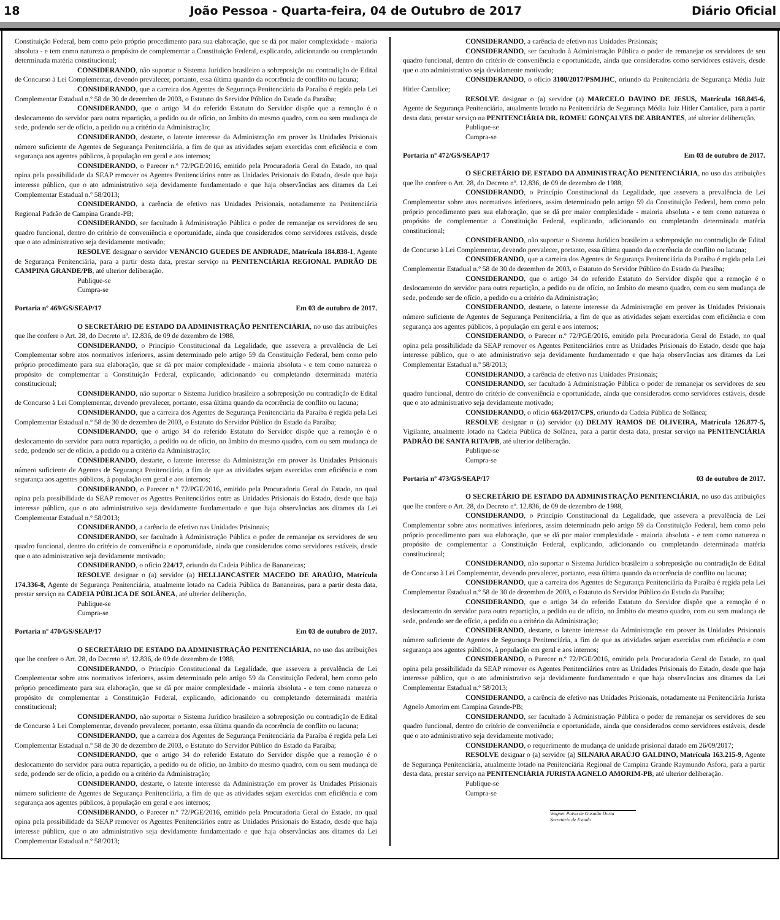18 João Pessoa - Quarta-feira, 04 de Outubro de 2017 Diário Oficial
Constituição Federal, bem como pelo próprio procedimento para sua elaboração, que se dá por maior complexidade - maioria absoluta - e tem como natureza o propósito de complementar a Constituição Federal, explicando, adicionando ou completando determinada matéria constitucional;
CONSIDERANDO, não suportar o Sistema Jurídico brasileiro a sobreposição ou contradição de Edital de Concurso à Lei Complementar, devendo prevalecer, portanto, essa última quando da ocorrência de conflito ou lacuna;
CONSIDERANDO, que a carreira dos Agentes de Segurança Penitenciária da Paraíba é regida pela Lei Complementar Estadual n.º 58 de 30 de dezembro de 2003, o Estatuto do Servidor Público do Estado da Paraíba;
CONSIDERANDO, que o artigo 34 do referido Estatuto do Servidor dispõe que a remoção é o deslocamento do servidor para outra repartição, a pedido ou de ofício, no âmbito do mesmo quadro, com ou sem mudança de sede, podendo ser de ofício, a pedido ou a critério da Administração;
CONSIDERANDO, destarte, o latente interesse da Administração em prover às Unidades Prisionais número suficiente de Agentes de Segurança Penitenciária, a fim de que as atividades sejam exercidas com eficiência e com segurança aos agentes públicos, à população em geral e aos internos;
CONSIDERANDO, o Parecer n.º 72/PGE/2016, emitido pela Procuradoria Geral do Estado, no qual opina pela possibilidade da SEAP remover os Agentes Penitenciários entre as Unidades Prisionais do Estado, desde que haja interesse público, que o ato administrativo seja devidamente fundamentado e que haja observâncias aos ditames da Lei Complementar Estadual n.º 58/2013;
CONSIDERANDO, a carência de efetivo nas Unidades Prisionais, notadamente na Penitenciária Regional Padrão de Campina Grande-PB;
CONSIDERANDO, ser facultado à Administração Pública o poder de remanejar os servidores de seu quadro funcional, dentro do critério de conveniência e oportunidade, ainda que considerados como servidores estáveis, desde que o ato administrativo seja devidamente motivado;
RESOLVE designar o servidor VENÂNCIO GUEDES DE ANDRADE, Matrícula 184.838-1, Agente de Segurança Penitenciária, para a partir desta data, prestar serviço na PENITENCIÁRIA REGIONAL PADRÃO DE CAMPINA GRANDE/PB, até ulterior deliberação.
Publique-se
Cumpra-se
Portaria nº 469/GS/SEAP/17 Em 03 de outubro de 2017.
O SECRETÁRIO DE ESTADO DA ADMINISTRAÇÃO PENITENCIÁRIA, no uso das atribuições que lhe confere o Art. 28, do Decreto nº. 12.836, de 09 de dezembro de 1988,
CONSIDERANDO, o Princípio Constitucional da Legalidade, que assevera a prevalência de Lei Complementar sobre atos normativos inferiores, assim determinado pelo artigo 59 da Constituição Federal, bem como pelo próprio procedimento para sua elaboração, que se dá por maior complexidade - maioria absoluta - e tem como natureza o propósito de complementar a Constituição Federal, explicando, adicionando ou completando determinada matéria constitucional;
CONSIDERANDO, não suportar o Sistema Jurídico brasileiro a sobreposição ou contradição de Edital de Concurso à Lei Complementar, devendo prevalecer, portanto, essa última quando da ocorrência de conflito ou lacuna;
CONSIDERANDO, que a carreira dos Agentes de Segurança Penitenciária da Paraíba é regida pela Lei Complementar Estadual n.º 58 de 30 de dezembro de 2003, o Estatuto do Servidor Público do Estado da Paraíba;
CONSIDERANDO, que o artigo 34 do referido Estatuto do Servidor dispõe que a remoção é o deslocamento do servidor para outra repartição, a pedido ou de ofício, no âmbito do mesmo quadro, com ou sem mudança de sede, podendo ser de ofício, a pedido ou a critério da Administração;
CONSIDERANDO, destarte, o latente interesse da Administração em prover às Unidades Prisionais número suficiente de Agentes de Segurança Penitenciária, a fim de que as atividades sejam exercidas com eficiência e com segurança aos agentes públicos, à população em geral e aos internos;
CONSIDERANDO, o Parecer n.º 72/PGE/2016, emitido pela Procuradoria Geral do Estado, no qual opina pela possibilidade da SEAP remover os Agentes Penitenciários entre as Unidades Prisionais do Estado, desde que haja interesse público, que o ato administrativo seja devidamente fundamentado e que haja observâncias aos ditames da Lei Complementar Estadual n.º 58/2013;
CONSIDERANDO, a carência de efetivo nas Unidades Prisionais;
CONSIDERANDO, ser facultado à Administração Pública o poder de remanejar os servidores de seu quadro funcional, dentro do critério de conveniência e oportunidade, ainda que considerados como servidores estáveis, desde que o ato administrativo seja devidamente motivado;
CONSIDERANDO, o ofício 224/17, oriundo da Cadeia Pública de Bananeiras;
RESOLVE designar o (a) servidor (a) HELLIANCASTER MACEDO DE ARAÚJO, Matrícula 174.336-8, Agente de Segurança Penitenciária, atualmente lotado na Cadeia Pública de Bananeiras, para a partir desta data, prestar serviço na CADEIA PÚBLICA DE SOLÂNEA, até ulterior deliberação.
Publique-se
Cumpra-se
Portaria nº 470/GS/SEAP/17 Em 03 de outubro de 2017.
O SECRETÁRIO DE ESTADO DA ADMINISTRAÇÃO PENITENCIÁRIA, no uso das atribuições que lhe confere o Art. 28, do Decreto nº. 12.836, de 09 de dezembro de 1988,
CONSIDERANDO, o Princípio Constitucional da Legalidade, que assevera a prevalência de Lei Complementar sobre atos normativos inferiores, assim determinado pelo artigo 59 da Constituição Federal, bem como pelo próprio procedimento para sua elaboração, que se dá por maior complexidade - maioria absoluta - e tem como natureza o propósito de complementar a Constituição Federal, explicando, adicionando ou completando determinada matéria constitucional;
CONSIDERANDO, não suportar o Sistema Jurídico brasileiro a sobreposição ou contradição de Edital de Concurso à Lei Complementar, devendo prevalecer, portanto, essa última quando da ocorrência de conflito ou lacuna;
CONSIDERANDO, que a carreira dos Agentes de Segurança Penitenciária da Paraíba é regida pela Lei Complementar Estadual n.º 58 de 30 de dezembro de 2003, o Estatuto do Servidor Público do Estado da Paraíba;
CONSIDERANDO, que o artigo 34 do referido Estatuto do Servidor dispõe que a remoção é o deslocamento do servidor para outra repartição, a pedido ou de ofício, no âmbito do mesmo quadro, com ou sem mudança de sede, podendo ser de ofício, a pedido ou a critério da Administração;
CONSIDERANDO, destarte, o latente interesse da Administração em prover às Unidades Prisionais número suficiente de Agentes de Segurança Penitenciária, a fim de que as atividades sejam exercidas com eficiência e com segurança aos agentes públicos, à população em geral e aos internos;
CONSIDERANDO, o Parecer n.º 72/PGE/2016, emitido pela Procuradoria Geral do Estado, no qual opina pela possibilidade da SEAP remover os Agentes Penitenciários entre as Unidades Prisionais do Estado, desde que haja interesse público, que o ato administrativo seja devidamente fundamentado e que haja observâncias aos ditames da Lei Complementar Estadual n.º 58/2013;
CONSIDERANDO, a carência de efetivo nas Unidades Prisionais;
CONSIDERANDO, ser facultado à Administração Pública o poder de remanejar os servidores de seu quadro funcional, dentro do critério de conveniência e oportunidade, ainda que considerados como servidores estáveis, desde que o ato administrativo seja devidamente motivado;
CONSIDERANDO, o ofício 3100/2017/PSMJHC, oriundo da Penitenciária de Segurança Média Juiz Hitler Cantalice;
RESOLVE designar o (a) servidor (a) MARCELO DAVINO DE JESUS, Matrícula 168.845-6, Agente de Segurança Penitenciária, atualmente lotado na Penitenciária de Segurança Média Juiz Hitler Cantalice, para a partir desta data, prestar serviço na PENITENCIÁRIA DR. ROMEU GONÇALVES DE ABRANTES, até ulterior deliberação.
Publique-se
Cumpra-se
Portaria nº 472/GS/SEAP/17 Em 03 de outubro de 2017.
O SECRETÁRIO DE ESTADO DA ADMINISTRAÇÃO PENITENCIÁRIA, no uso das atribuições que lhe confere o Art. 28, do Decreto nº. 12.836, de 09 de dezembro de 1988,
CONSIDERANDO, o Princípio Constitucional da Legalidade, que assevera a prevalência de Lei Complementar sobre atos normativos inferiores, assim determinado pelo artigo 59 da Constituição Federal, bem como pelo próprio procedimento para sua elaboração, que se dá por maior complexidade - maioria absoluta - e tem como natureza o propósito de complementar a Constituição Federal, explicando, adicionando ou completando determinada matéria constitucional;
CONSIDERANDO, não suportar o Sistema Jurídico brasileiro a sobreposição ou contradição de Edital de Concurso à Lei Complementar, devendo prevalecer, portanto, essa última quando da ocorrência de conflito ou lacuna;
CONSIDERANDO, que a carreira dos Agentes de Segurança Penitenciária da Paraíba é regida pela Lei Complementar Estadual n.º 58 de 30 de dezembro de 2003, o Estatuto do Servidor Público do Estado da Paraíba;
CONSIDERANDO, que o artigo 34 do referido Estatuto do Servidor dispõe que a remoção é o deslocamento do servidor para outra repartição, a pedido ou de ofício, no âmbito do mesmo quadro, com ou sem mudança de sede, podendo ser de ofício, a pedido ou a critério da Administração;
CONSIDERANDO, destarte, o latente interesse da Administração em prover às Unidades Prisionais número suficiente de Agentes de Segurança Penitenciária, a fim de que as atividades sejam exercidas com eficiência e com segurança aos agentes públicos, à população em geral e aos internos;
CONSIDERANDO, o Parecer n.º 72/PGE/2016, emitido pela Procuradoria Geral do Estado, no qual opina pela possibilidade da SEAP remover os Agentes Penitenciários entre as Unidades Prisionais do Estado, desde que haja interesse público, que o ato administrativo seja devidamente fundamentado e que haja observâncias aos ditames da Lei Complementar Estadual n.º 58/2013;
CONSIDERANDO, a carência de efetivo nas Unidades Prisionais;
CONSIDERANDO, ser facultado à Administração Pública o poder de remanejar os servidores de seu quadro funcional, dentro do critério de conveniência e oportunidade, ainda que considerados como servidores estáveis, desde que o ato administrativo seja devidamente motivado;
CONSIDERANDO, o ofício 663/2017/CPS, oriundo da Cadeia Pública de Solânea;
RESOLVE designar o (a) servidor (a) DELMY RAMOS DE OLIVEIRA, Matrícula 126.877-5, Vigilante, atualmente lotado na Cadeia Pública de Solânea, para a partir desta data, prestar serviço na PENITENCIÁRIA PADRÃO DE SANTA RITA/PB, até ulterior deliberação.
Publique-se
Cumpra-se
Portaria nº 473/GS/SEAP/17 03 de outubro de 2017.
O SECRETÁRIO DE ESTADO DA ADMINISTRAÇÃO PENITENCIÁRIA, no uso das atribuições que lhe confere o Art. 28, do Decreto nº. 12.836, de 09 de dezembro de 1988,
CONSIDERANDO, o Princípio Constitucional da Legalidade, que assevera a prevalência de Lei Complementar sobre atos normativos inferiores, assim determinado pelo artigo 59 da Constituição Federal, bem como pelo próprio procedimento para sua elaboração, que se dá por maior complexidade - maioria absoluta - e tem como natureza o propósito de complementar a Constituição Federal, explicando, adicionando ou completando determinada matéria constitucional;
CONSIDERANDO, não suportar o Sistema Jurídico brasileiro a sobreposição ou contradição de Edital de Concurso à Lei Complementar, devendo prevalecer, portanto, essa última quando da ocorrência de conflito ou lacuna;
CONSIDERANDO, que a carreira dos Agentes de Segurança Penitenciária da Paraíba é regida pela Lei Complementar Estadual n.º 58 de 30 de dezembro de 2003, o Estatuto do Servidor Público do Estado da Paraíba;
CONSIDERANDO, que o artigo 34 do referido Estatuto do Servidor dispõe que a remoção é o deslocamento do servidor para outra repartição, a pedido ou de ofício, no âmbito do mesmo quadro, com ou sem mudança de sede, podendo ser de ofício, a pedido ou a critério da Administração;
CONSIDERANDO, destarte, o latente interesse da Administração em prover às Unidades Prisionais número suficiente de Agentes de Segurança Penitenciária, a fim de que as atividades sejam exercidas com eficiência e com segurança aos agentes públicos, à população em geral e aos internos;
CONSIDERANDO, o Parecer n.º 72/PGE/2016, emitido pela Procuradoria Geral do Estado, no qual opina pela possibilidade da SEAP remover os Agentes Penitenciários entre as Unidades Prisionais do Estado, desde que haja interesse público, que o ato administrativo seja devidamente fundamentado e que haja observâncias aos ditames da Lei Complementar Estadual n.º 58/2013;
CONSIDERANDO, a carência de efetivo nas Unidades Prisionais, notadamente na Penitenciária Jurista Agnelo Amorim em Campina Grande-PB;
CONSIDERANDO, ser facultado à Administração Pública o poder de remanejar os servidores de seu quadro funcional, dentro do critério de conveniência e oportunidade, ainda que considerados como servidores estáveis, desde que o ato administrativo seja devidamente motivado;
CONSIDERANDO, o requerimento de mudança de unidade prisional datado em 26/09/2017;
RESOLVE designar o (a) servidor (a) SILNARA ARAÚJO GALDINO, Matrícula 163.215-9, Agente de Segurança Penitenciária, atualmente lotado na Penitenciária Regional de Campina Grande Raymundo Asfora, para a partir desta data, prestar serviço na PENITENCIÁRIA JURISTA AGNELO AMORIM-PB, até ulterior deliberação.
Publique-se
Cumpra-se
Wagner Paiva de Gusmão Dorta
Secretário de Estado